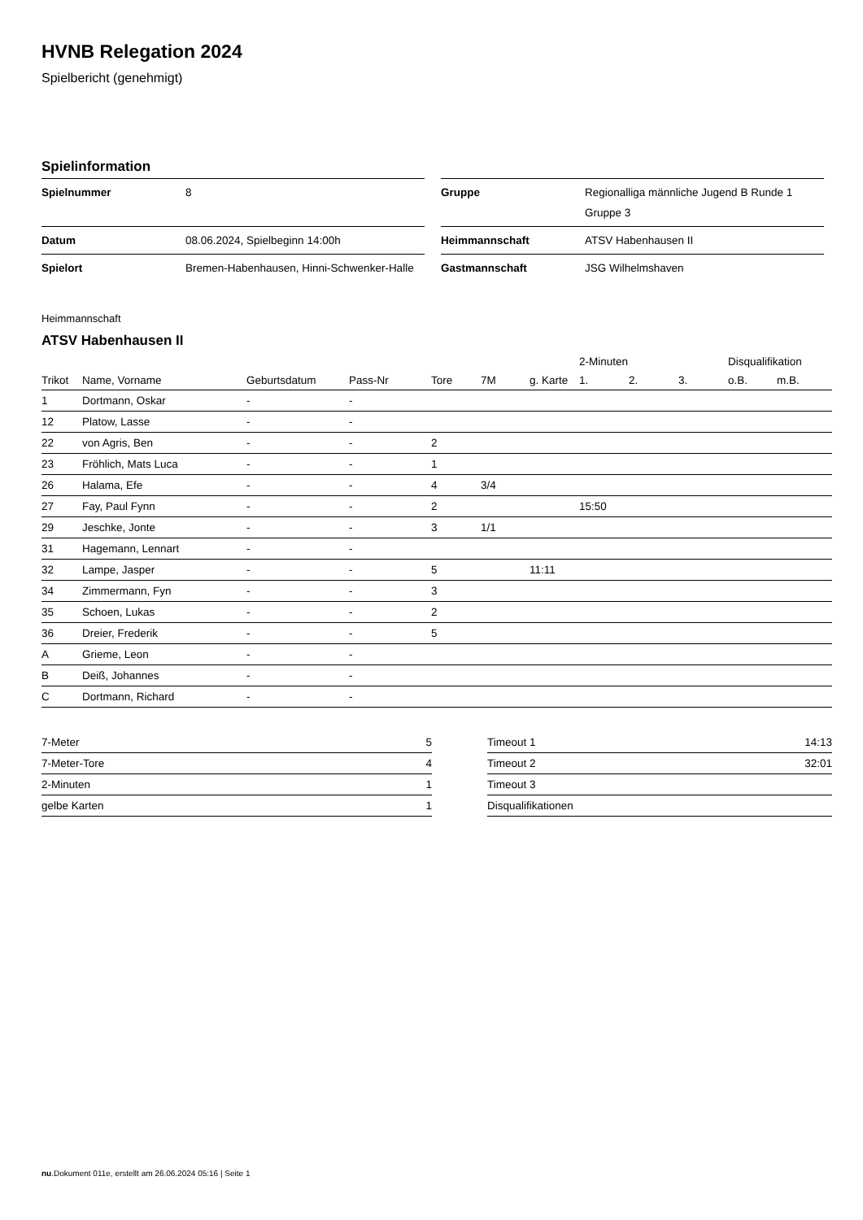HVNB Relegation 2024
Spielbericht (genehmigt)
Spielinformation
| Spielnummer | 8 |
| Datum | 08.06.2024, Spielbeginn 14:00h |
| Spielort | Bremen-Habenhausen, Hinni-Schwenker-Halle |
| Gruppe | Regionalliga männliche Jugend B Runde 1 Gruppe 3 |
| Heimmannschaft | ATSV Habenhausen II |
| Gastmannschaft | JSG Wilhelmshaven |
Heimmannschaft
ATSV Habenhausen II
| | | | | | | | 2-Minuten | | | Disqualifikation | |
| --- | --- | --- | --- | --- | --- | --- | --- | --- | --- | --- | --- |
| Trikot | Name, Vorname | Geburtsdatum | Pass-Nr | Tore | 7M | g. Karte | 1. | 2. | 3. | o.B. | m.B. |
| 1 | Dortmann, Oskar | - | - | | | | | | | | |
| 12 | Platow, Lasse | - | - | | | | | | | | |
| 22 | von Agris, Ben | - | - | 2 | | | | | | | |
| 23 | Fröhlich, Mats Luca | - | - | 1 | | | | | | | |
| 26 | Halama, Efe | - | - | 4 | 3/4 | | | | | | |
| 27 | Fay, Paul Fynn | - | - | 2 | | | 15:50 | | | | |
| 29 | Jeschke, Jonte | - | - | 3 | 1/1 | | | | | | |
| 31 | Hagemann, Lennart | - | - | | | | | | | | |
| 32 | Lampe, Jasper | - | - | 5 | | 11:11 | | | | | |
| 34 | Zimmermann, Fyn | - | - | 3 | | | | | | | |
| 35 | Schoen, Lukas | - | - | 2 | | | | | | | |
| 36 | Dreier, Frederik | - | - | 5 | | | | | | | |
| A | Grieme, Leon | - | - | | | | | | | | |
| B | Deiß, Johannes | - | - | | | | | | | | |
| C | Dortmann, Richard | - | - | | | | | | | | |
| 7-Meter | 5 |
| 7-Meter-Tore | 4 |
| 2-Minuten | 1 |
| gelbe Karten | 1 |
| Timeout 1 | 14:13 |
| Timeout 2 | 32:01 |
| Timeout 3 | |
| Disqualifikationen | |
nu.Dokument 011e, erstellt am 26.06.2024 05:16 | Seite 1